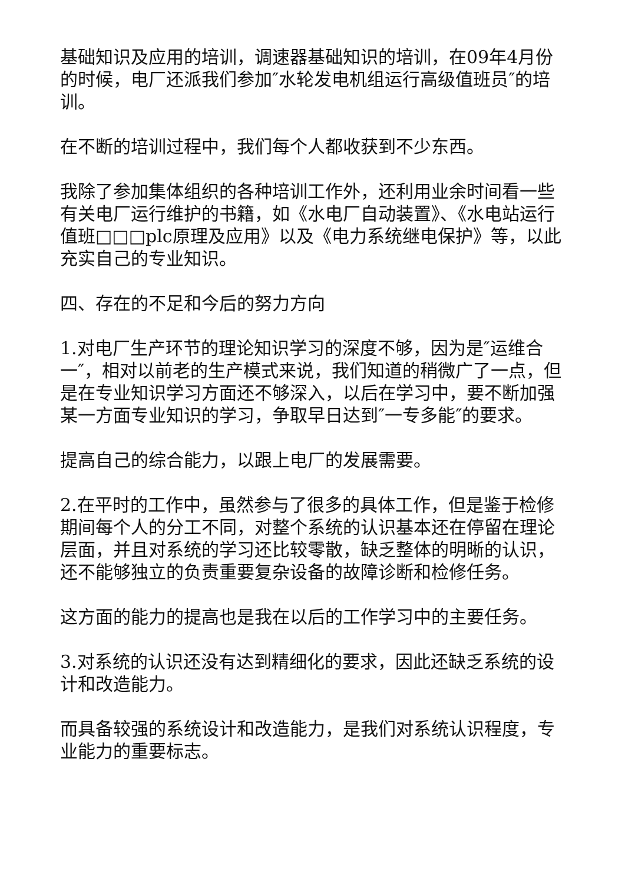基础知识及应用的培训，调速器基础知识的培训，在09年4月份的时候，电厂还派我们参加″水轮发电机组运行高级值班员″的培训。
在不断的培训过程中，我们每个人都收获到不少东西。
我除了参加集体组织的各种培训工作外，还利用业余时间看一些有关电厂运行维护的书籍，如《水电厂自动装置》、《水电站运行值班□□□plc原理及应用》以及《电力系统继电保护》等，以此充实自己的专业知识。
四、存在的不足和今后的努力方向
1.对电厂生产环节的理论知识学习的深度不够，因为是″运维合一″，相对以前老的生产模式来说，我们知道的稍微广了一点，但是在专业知识学习方面还不够深入，以后在学习中，要不断加强某一方面专业知识的学习，争取早日达到″一专多能″的要求。
提高自己的综合能力，以跟上电厂的发展需要。
2.在平时的工作中，虽然参与了很多的具体工作，但是鉴于检修期间每个人的分工不同，对整个系统的认识基本还在停留在理论层面，并且对系统的学习还比较零散，缺乏整体的明晰的认识，还不能够独立的负责重要复杂设备的故障诊断和检修任务。
这方面的能力的提高也是我在以后的工作学习中的主要任务。
3.对系统的认识还没有达到精细化的要求，因此还缺乏系统的设计和改造能力。
而具备较强的系统设计和改造能力，是我们对系统认识程度，专业能力的重要标志。